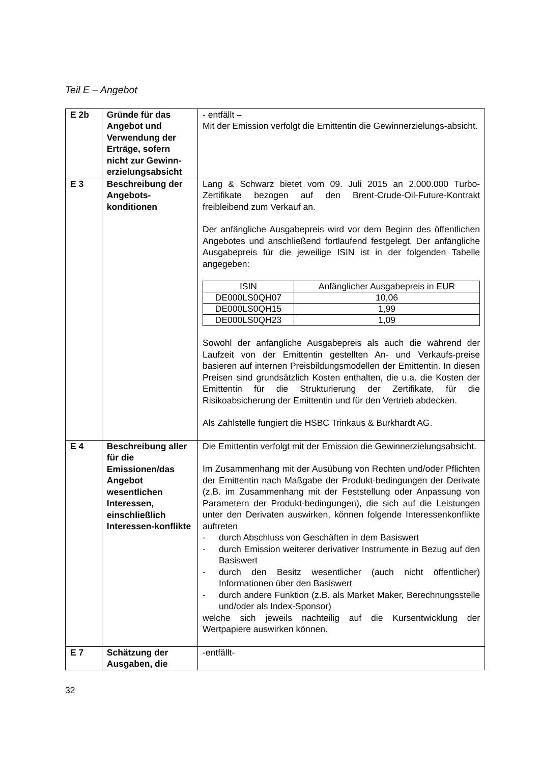Teil E – Angebot
| E 2b | Gründe für das Angebot und Verwendung der Erträge, sofern nicht zur Gewinn-erzielungsabsicht | - entfällt – Mit der Emission verfolgt die Emittentin die Gewinnerzielungs-absicht. |
| E 3 | Beschreibung der Angebots-konditionen | Lang & Schwarz bietet vom 09. Juli 2015 an 2.000.000 Turbo-Zertifikate bezogen auf den Brent-Crude-Oil-Future-Kontrakt freibleibend zum Verkauf an. Der anfängliche Ausgabepreis wird vor dem Beginn des öffentlichen Angebotes und anschließend fortlaufend festgelegt. Der anfängliche Ausgabepreis für die jeweilige ISIN ist in der folgenden Tabelle angegeben: / ISIN / Anfänglicher Ausgabepreis in EUR / / --- / --- / / DE000LS0QH07 / 10,06 / / DE000LS0QH15 / 1,99 / / DE000LS0QH23 / 1,09 / Sowohl der anfängliche Ausgabepreis als auch die während der Laufzeit von der Emittentin gestellten An- und Verkaufs-preise basieren auf internen Preisbildungsmodellen der Emittentin. In diesen Preisen sind grundsätzlich Kosten enthalten, die u.a. die Kosten der Emittentin für die Strukturierung der Zertifikate, für die Risikoabsicherung der Emittentin und für den Vertrieb abdecken. Als Zahlstelle fungiert die HSBC Trinkaus & Burkhardt AG. |
| E 4 | Beschreibung aller für die Emissionen/das Angebot wesentlichen Interessen, einschließlich Interessen-konflikte | Die Emittentin verfolgt mit der Emission die Gewinnerzielungsabsicht. Im Zusammenhang mit der Ausübung von Rechten und/oder Pflichten der Emittentin nach Maßgabe der Produkt-bedingungen der Derivate (z.B. im Zusammenhang mit der Feststellung oder Anpassung von Parametern der Produkt-bedingungen), die sich auf die Leistungen unter den Derivaten auswirken, können folgende Interessenkonflikte auftreten - durch Abschluss von Geschäften in dem Basiswert - durch Emission weiterer derivativer Instrumente in Bezug auf den Basiswert - durch den Besitz wesentlicher (auch nicht öffentlicher) Informationen über den Basiswert - durch andere Funktion (z.B. als Market Maker, Berechnungsstelle und/oder als Index-Sponsor) welche sich jeweils nachteilig auf die Kursentwicklung der Wertpapiere auswirken können. |
| E 7 | Schätzung der Ausgaben, die | -entfällt- |
32